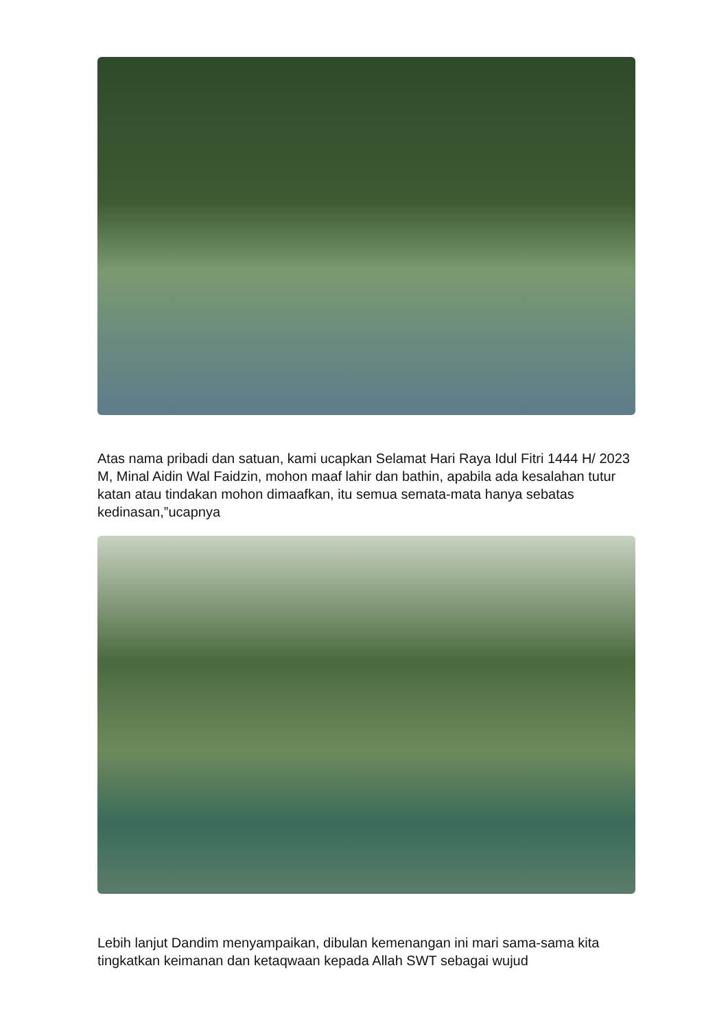Atas nama pribadi dan satuan, kami ucapkan Selamat Hari Raya Idul Fitri 1444 H/ 2023 M, Minal Aidin Wal Faidzin, mohon maaf lahir dan bathin, apabila ada kesalahan tutur katan atau tindakan mohon dimaafkan, itu semua semata-mata hanya sebatas kedinasan,”ucapnya
Lebih lanjut Dandim menyampaikan, dibulan kemenangan ini mari sama-sama kita tingkatkan keimanan dan ketaqwaan kepada Allah SWT sebagai wujud